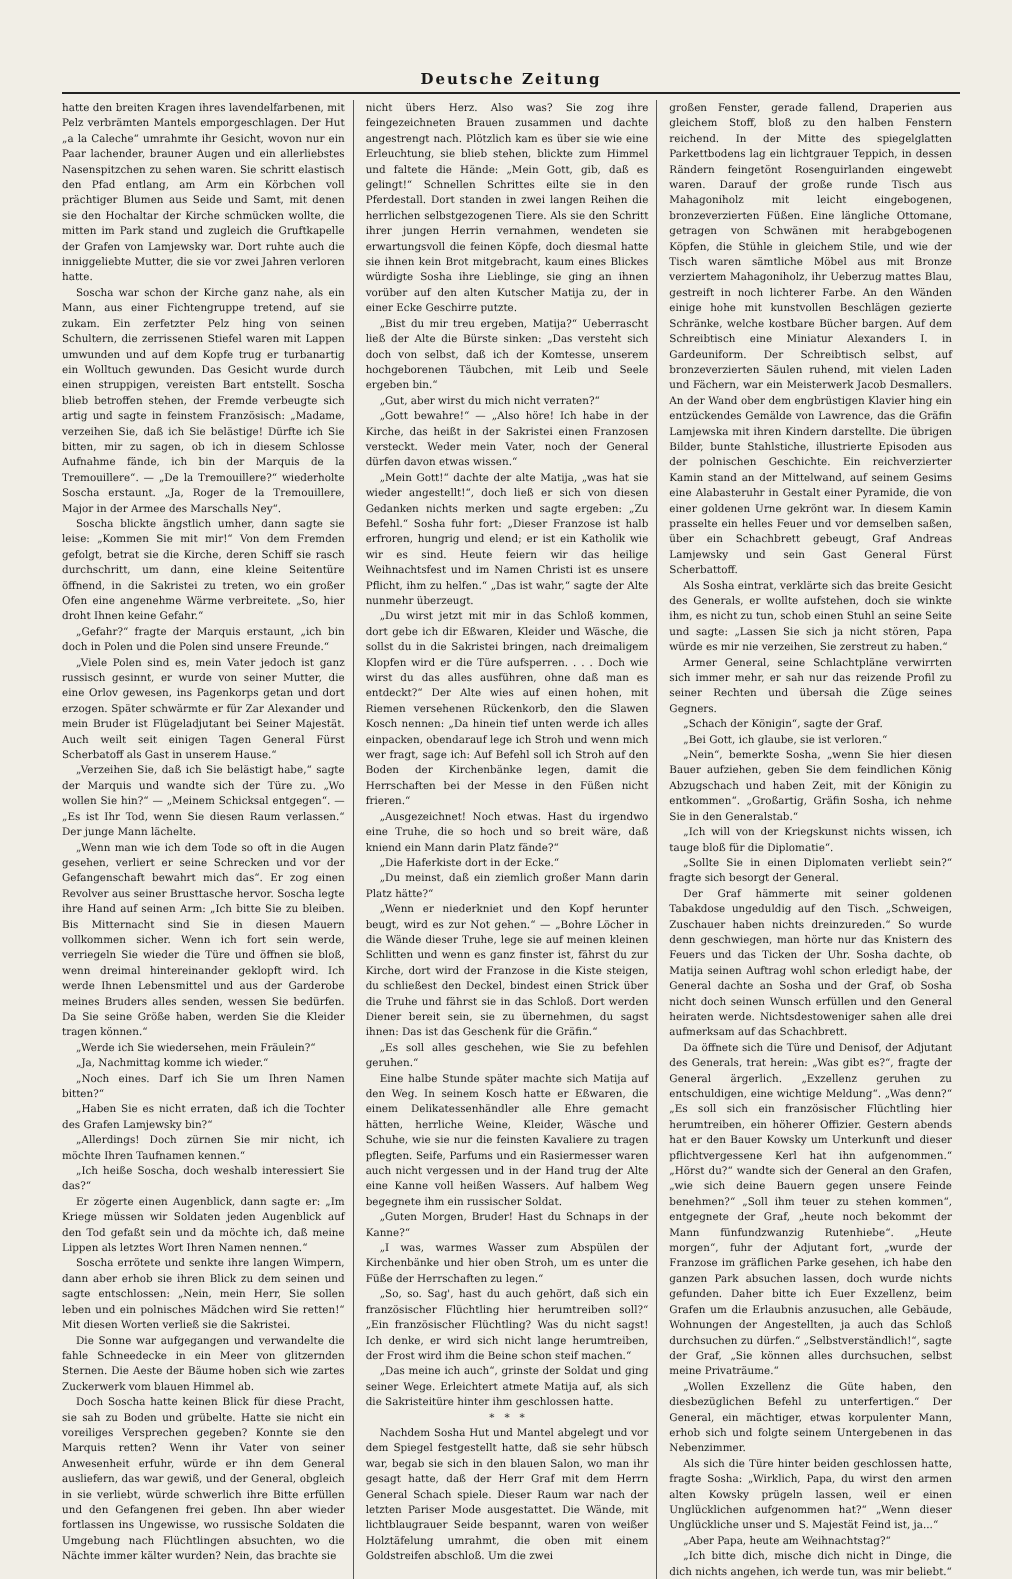Deutsche Zeitung
hatte den breiten Kragen ihres lavendelfarbenen, mit Pelz verbrämten Mantels emporgeschlagen. Der Hut „a la Caleche“ umrahmte ihr Gesicht, wovon nur ein Paar lachender, brauner Augen und ein allerliebstes Nasenspitzchen zu sehen waren. Sie schritt elastisch den Pfad entlang, am Arm ein Körbchen voll prächtiger Blumen aus Seide und Samt, mit denen sie den Hochaltar der Kirche schmücken wollte, die mitten im Park stand und zugleich die Gruftkapelle der Grafen von Lamjewsky war. Dort ruhte auch die inniggeliebte Mutter, die sie vor zwei Jahren verloren hatte.
Soscha war schon der Kirche ganz nahe, als ein Mann, aus einer Fichtengruppe tretend, auf sie zukam. Ein zerfetzter Pelz hing von seinen Schultern, die zerrissenen Stiefel waren mit Lappen umwunden und auf dem Kopfe trug er turbanartig ein Wolltuch gewunden. Das Gesicht wurde durch einen struppigen, vereisten Bart entstellt. Soscha blieb betroffen stehen, der Fremde verbeugte sich artig und sagte in feinstem Französisch: „Madame, verzeihen Sie, daß ich Sie belästige! Dürfte ich Sie bitten, mir zu sagen, ob ich in diesem Schlosse Aufnahme fände, ich bin der Marquis de la Tremouillere“. — „De la Tremouillere?“ wiederholte Soscha erstaunt. „Ja, Roger de la Tremouillere, Major in der Armee des Marschalls Ney“.
Soscha blickte ängstlich umher, dann sagte sie leise: „Kommen Sie mit mir!“ Von dem Fremden gefolgt, betrat sie die Kirche, deren Schiff sie rasch durchschritt, um dann, eine kleine Seitentüre öffnend, in die Sakristei zu treten, wo ein großer Ofen eine angenehme Wärme verbreitete. „So, hier droht Ihnen keine Gefahr.“
„Gefahr?“ fragte der Marquis erstaunt, „ich bin doch in Polen und die Polen sind unsere Freunde.“
„Viele Polen sind es, mein Vater jedoch ist ganz russisch gesinnt, er wurde von seiner Mutter, die eine Orlov gewesen, ins Pagenkorps getan und dort erzogen. Später schwärmte er für Zar Alexander und mein Bruder ist Flügeladjutant bei Seiner Majestät. Auch weilt seit einigen Tagen General Fürst Scherbatoff als Gast in unserem Hause.“
„Verzeihen Sie, daß ich Sie belästigt habe,“ sagte der Marquis und wandte sich der Türe zu. „Wo wollen Sie hin?“ — „Meinem Schicksal entgegen“. — „Es ist Ihr Tod, wenn Sie diesen Raum verlassen.“ Der junge Mann lächelte.
„Wenn man wie ich dem Tode so oft in die Augen gesehen, verliert er seine Schrecken und vor der Gefangenschaft bewahrt mich das“. Er zog einen Revolver aus seiner Brusttasche hervor. Soscha legte ihre Hand auf seinen Arm: „Ich bitte Sie zu bleiben. Bis Mitternacht sind Sie in diesen Mauern vollkommen sicher. Wenn ich fort sein werde, verriegeln Sie wieder die Türe und öffnen sie bloß, wenn dreimal hintereinander geklopft wird. Ich werde Ihnen Lebensmittel und aus der Garderobe meines Bruders alles senden, wessen Sie bedürfen. Da Sie seine Größe haben, werden Sie die Kleider tragen können.“
„Werde ich Sie wiedersehen, mein Fräulein?“
„Ja, Nachmittag komme ich wieder.“
„Noch eines. Darf ich Sie um Ihren Namen bitten?“
„Haben Sie es nicht erraten, daß ich die Tochter des Grafen Lamjewsky bin?“
„Allerdings! Doch zürnen Sie mir nicht, ich möchte Ihren Taufnamen kennen.“
„Ich heiße Soscha, doch weshalb interessiert Sie das?“
Er zögerte einen Augenblick, dann sagte er: „Im Kriege müssen wir Soldaten jeden Augenblick auf den Tod gefaßt sein und da möchte ich, daß meine Lippen als letztes Wort Ihren Namen nennen.“
Soscha errötete und senkte ihre langen Wimpern, dann aber erhob sie ihren Blick zu dem seinen und sagte entschlossen: „Nein, mein Herr, Sie sollen leben und ein polnisches Mädchen wird Sie retten!“ Mit diesen Worten verließ sie die Sakristei.
Die Sonne war aufgegangen und verwandelte die fahle Schneedecke in ein Meer von glitzernden Sternen. Die Aeste der Bäume hoben sich wie zartes Zuckerwerk vom blauen Himmel ab.
Doch Soscha hatte keinen Blick für diese Pracht, sie sah zu Boden und grübelte. Hatte sie nicht ein voreiliges Versprechen gegeben? Konnte sie den Marquis retten? Wenn ihr Vater von seiner Anwesenheit erfuhr, würde er ihn dem General ausliefern, das war gewiß, und der General, obgleich in sie verliebt, würde schwerlich ihre Bitte erfüllen und den Gefangenen frei geben. Ihn aber wieder fortlassen ins Ungewisse, wo russische Soldaten die Umgebung nach Flüchtlingen absuchten, wo die Nächte immer kälter wurden? Nein, das brachte sie
nicht übers Herz. Also was? Sie zog ihre feingezeichneten Brauen zusammen und dachte angestrengt nach. Plötzlich kam es über sie wie eine Erleuchtung, sie blieb stehen, blickte zum Himmel und faltete die Hände: „Mein Gott, gib, daß es gelingt!“ Schnellen Schrittes eilte sie in den Pferdestall. Dort standen in zwei langen Reihen die herrlichen selbstgezogenen Tiere. Als sie den Schritt ihrer jungen Herrin vernahmen, wendeten sie erwartungsvoll die feinen Köpfe, doch diesmal hatte sie ihnen kein Brot mitgebracht, kaum eines Blickes würdigte Sosha ihre Lieblinge, sie ging an ihnen vorüber auf den alten Kutscher Matija zu, der in einer Ecke Geschirre putzte.
„Bist du mir treu ergeben, Matija?“ Ueberrascht ließ der Alte die Bürste sinken: „Das versteht sich doch von selbst, daß ich der Komtesse, unserem hochgeborenen Täubchen, mit Leib und Seele ergeben bin.“
„Gut, aber wirst du mich nicht verraten?“
„Gott bewahre!“ — „Also höre! Ich habe in der Kirche, das heißt in der Sakristei einen Franzosen versteckt. Weder mein Vater, noch der General dürfen davon etwas wissen.“
„Mein Gott!“ dachte der alte Matija, „was hat sie wieder angestellt!“, doch ließ er sich von diesen Gedanken nichts merken und sagte ergeben: „Zu Befehl.“ Sosha fuhr fort: „Dieser Franzose ist halb erfroren, hungrig und elend; er ist ein Katholik wie wir es sind. Heute feiern wir das heilige Weihnachtsfest und im Namen Christi ist es unsere Pflicht, ihm zu helfen.“ „Das ist wahr,“ sagte der Alte nunmehr überzeugt.
„Du wirst jetzt mit mir in das Schloß kommen, dort gebe ich dir Eßwaren, Kleider und Wäsche, die sollst du in die Sakristei bringen, nach dreimaligem Klopfen wird er die Türe aufsperren. . . . Doch wie wirst du das alles ausführen, ohne daß man es entdeckt?“ Der Alte wies auf einen hohen, mit Riemen versehenen Rückenkorb, den die Slawen Kosch nennen: „Da hinein tief unten werde ich alles einpacken, obendarauf lege ich Stroh und wenn mich wer fragt, sage ich: Auf Befehl soll ich Stroh auf den Boden der Kirchenbänke legen, damit die Herrschaften bei der Messe in den Füßen nicht frieren.“
„Ausgezeichnet! Noch etwas. Hast du irgendwo eine Truhe, die so hoch und so breit wäre, daß kniend ein Mann darin Platz fände?“
„Die Haferkiste dort in der Ecke.“
„Du meinst, daß ein ziemlich großer Mann darin Platz hätte?“
„Wenn er niederkniet und den Kopf herunter beugt, wird es zur Not gehen.“ — „Bohre Löcher in die Wände dieser Truhe, lege sie auf meinen kleinen Schlitten und wenn es ganz finster ist, fährst du zur Kirche, dort wird der Franzose in die Kiste steigen, du schließest den Deckel, bindest einen Strick über die Truhe und fährst sie in das Schloß. Dort werden Diener bereit sein, sie zu übernehmen, du sagst ihnen: Das ist das Geschenk für die Gräfin.“
„Es soll alles geschehen, wie Sie zu befehlen geruhen.“
Eine halbe Stunde später machte sich Matija auf den Weg. In seinem Kosch hatte er Eßwaren, die einem Delikatessenhändler alle Ehre gemacht hätten, herrliche Weine, Kleider, Wäsche und Schuhe, wie sie nur die feinsten Kavaliere zu tragen pflegten. Seife, Parfums und ein Rasiermesser waren auch nicht vergessen und in der Hand trug der Alte eine Kanne voll heißen Wassers. Auf halbem Weg begegnete ihm ein russischer Soldat.
„Guten Morgen, Bruder! Hast du Schnaps in der Kanne?“
„I was, warmes Wasser zum Abspülen der Kirchenbänke und hier oben Stroh, um es unter die Füße der Herrschaften zu legen.“
„So, so. Sag', hast du auch gehört, daß sich ein französischer Flüchtling hier herumtreiben soll?“ „Ein französischer Flüchtling? Was du nicht sagst! Ich denke, er wird sich nicht lange herumtreiben, der Frost wird ihm die Beine schon steif machen.“
„Das meine ich auch“, grinste der Soldat und ging seiner Wege. Erleichtert atmete Matija auf, als sich die Sakristeitüre hinter ihm geschlossen hatte.
* * *
Nachdem Sosha Hut und Mantel abgelegt und vor dem Spiegel festgestellt hatte, daß sie sehr hübsch war, begab sie sich in den blauen Salon, wo man ihr gesagt hatte, daß der Herr Graf mit dem Herrn General Schach spiele. Dieser Raum war nach der letzten Pariser Mode ausgestattet. Die Wände, mit lichtblaugrauer Seide bespannt, waren von weißer Holztäfelung umrahmt, die oben mit einem Goldstreifen abschloß. Um die zwei
großen Fenster, gerade fallend, Draperien aus gleichem Stoff, bloß zu den halben Fenstern reichend. In der Mitte des spiegelglatten Parkettbodens lag ein lichtgrauer Teppich, in dessen Rändern feingetönt Rosenguirlanden eingewebt waren. Darauf der große runde Tisch aus Mahagoniholz mit leicht eingebogenen, bronzeverzierten Füßen. Eine längliche Ottomane, getragen von Schwänen mit herabgebogenen Köpfen, die Stühle in gleichem Stile, und wie der Tisch waren sämtliche Möbel aus mit Bronze verziertem Mahagoniholz, ihr Ueberzug mattes Blau, gestreift in noch lichterer Farbe. An den Wänden einige hohe mit kunstvollen Beschlägen gezierte Schränke, welche kostbare Bücher bargen. Auf dem Schreibtisch eine Miniatur Alexanders I. in Gardeuniform. Der Schreibtisch selbst, auf bronzeverzierten Säulen ruhend, mit vielen Laden und Fächern, war ein Meisterwerk Jacob Desmallers. An der Wand ober dem engbrüstigen Klavier hing ein entzückendes Gemälde von Lawrence, das die Gräfin Lamjewska mit ihren Kindern darstellte. Die übrigen Bilder, bunte Stahlstiche, illustrierte Episoden aus der polnischen Geschichte. Ein reichverzierter Kamin stand an der Mittelwand, auf seinem Gesims eine Alabasteruhr in Gestalt einer Pyramide, die von einer goldenen Urne gekrönt war. In diesem Kamin prasselte ein helles Feuer und vor demselben saßen, über ein Schachbrett gebeugt, Graf Andreas Lamjewsky und sein Gast General Fürst Scherbattoff.
Als Sosha eintrat, verklärte sich das breite Gesicht des Generals, er wollte aufstehen, doch sie winkte ihm, es nicht zu tun, schob einen Stuhl an seine Seite und sagte: „Lassen Sie sich ja nicht stören, Papa würde es mir nie verzeihen, Sie zerstreut zu haben.“
Armer General, seine Schlachtpläne verwirrten sich immer mehr, er sah nur das reizende Profil zu seiner Rechten und übersah die Züge seines Gegners.
„Schach der Königin“, sagte der Graf.
„Bei Gott, ich glaube, sie ist verloren.“
„Nein“, bemerkte Sosha, „wenn Sie hier diesen Bauer aufziehen, geben Sie dem feindlichen König Abzugschach und haben Zeit, mit der Königin zu entkommen“. „Großartig, Gräfin Sosha, ich nehme Sie in den Generalstab.“
„Ich will von der Kriegskunst nichts wissen, ich tauge bloß für die Diplomatie“.
„Sollte Sie in einen Diplomaten verliebt sein?“ fragte sich besorgt der General.
Der Graf hämmerte mit seiner goldenen Tabakdose ungeduldig auf den Tisch. „Schweigen, Zuschauer haben nichts dreinzureden.“ So wurde denn geschwiegen, man hörte nur das Knistern des Feuers und das Ticken der Uhr. Sosha dachte, ob Matija seinen Auftrag wohl schon erledigt habe, der General dachte an Sosha und der Graf, ob Sosha nicht doch seinen Wunsch erfüllen und den General heiraten werde. Nichtsdestoweniger sahen alle drei aufmerksam auf das Schachbrett.
Da öffnete sich die Türe und Denisof, der Adjutant des Generals, trat herein: „Was gibt es?“, fragte der General ärgerlich. „Exzellenz geruhen zu entschuldigen, eine wichtige Meldung“. „Was denn?“ „Es soll sich ein französischer Flüchtling hier herumtreiben, ein höherer Offizier. Gestern abends hat er den Bauer Kowsky um Unterkunft und dieser pflichtvergessene Kerl hat ihn aufgenommen.“ „Hörst du?“ wandte sich der General an den Grafen, „wie sich deine Bauern gegen unsere Feinde benehmen?“ „Soll ihm teuer zu stehen kommen“, entgegnete der Graf, „heute noch bekommt der Mann fünfundzwanzig Rutenhiebe“. „Heute morgen“, fuhr der Adjutant fort, „wurde der Franzose im gräflichen Parke gesehen, ich habe den ganzen Park absuchen lassen, doch wurde nichts gefunden. Daher bitte ich Euer Exzellenz, beim Grafen um die Erlaubnis anzusuchen, alle Gebäude, Wohnungen der Angestellten, ja auch das Schloß durchsuchen zu dürfen.“ „Selbstverständlich!“, sagte der Graf, „Sie können alles durchsuchen, selbst meine Privaträume.“
„Wollen Exzellenz die Güte haben, den diesbezüglichen Befehl zu unterfertigen.“ Der General, ein mächtiger, etwas korpulenter Mann, erhob sich und folgte seinem Untergebenen in das Nebenzimmer.
Als sich die Türe hinter beiden geschlossen hatte, fragte Sosha: „Wirklich, Papa, du wirst den armen alten Kowsky prügeln lassen, weil er einen Unglücklichen aufgenommen hat?“ „Wenn dieser Unglückliche unser und S. Majestät Feind ist, ja...“
„Aber Papa, heute am Weihnachtstag?“
„Ich bitte dich, mische dich nicht in Dinge, die dich nichts angehen, ich werde tun, was mir beliebt.“